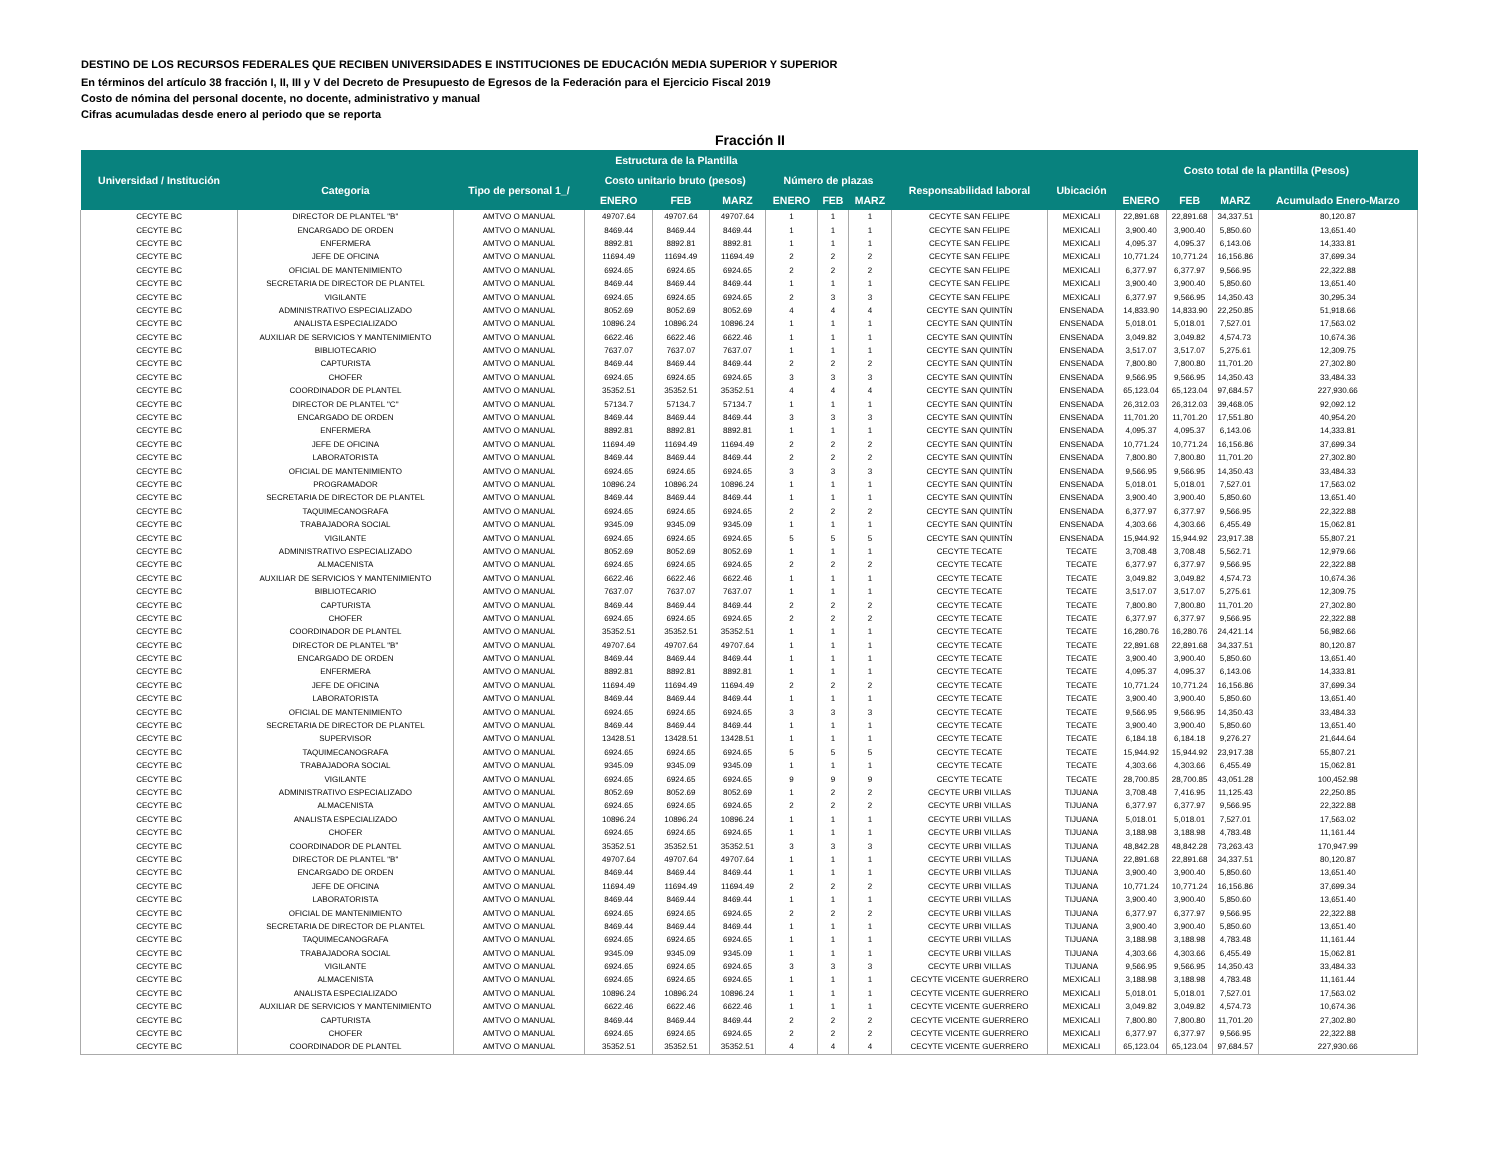DESTINO DE LOS RECURSOS FEDERALES QUE RECIBEN UNIVERSIDADES E INSTITUCIONES DE EDUCACIÓN MEDIA SUPERIOR Y SUPERIOR
En términos del artículo 38 fracción I, II, III y V del Decreto de Presupuesto de Egresos de la Federación para el Ejercicio Fiscal 2019
Costo de nómina del personal docente, no docente, administrativo y manual
Cifras acumuladas desde enero al periodo que se reporta
Fracción II
| Universidad / Institución | Estructura de la Plantilla | | | | | | | | | | Costo total de la plantilla (Pesos) | | | |
| --- | --- | --- | --- | --- | --- | --- | --- | --- | --- | --- | --- | --- | --- | --- |
| | Categoria | Tipo de personal 1_/ | Costo unitario bruto (pesos) | | | Número de plazas | | | Responsabilidad laboral | Ubicación | | | | |
| | | | ENERO | FEB | MARZ | ENERO | FEB | MARZ | | | ENERO | FEB | MARZ | Acumulado Enero-Marzo |
| CECYTE BC | DIRECTOR DE PLANTEL "B" | AMTVO O MANUAL | 49707.64 | 49707.64 | 49707.64 | 1 | 1 | 1 | CECYTE SAN FELIPE | MEXICALI | 22,891.68 | 22,891.68 | 34,337.51 | 80,120.87 |
| CECYTE BC | ENCARGADO DE ORDEN | AMTVO O MANUAL | 8469.44 | 8469.44 | 8469.44 | 1 | 1 | 1 | CECYTE SAN FELIPE | MEXICALI | 3,900.40 | 3,900.40 | 5,850.60 | 13,651.40 |
| CECYTE BC | ENFERMERA | AMTVO O MANUAL | 8892.81 | 8892.81 | 8892.81 | 1 | 1 | 1 | CECYTE SAN FELIPE | MEXICALI | 4,095.37 | 4,095.37 | 6,143.06 | 14,333.81 |
| CECYTE BC | JEFE DE OFICINA | AMTVO O MANUAL | 11694.49 | 11694.49 | 11694.49 | 2 | 2 | 2 | CECYTE SAN FELIPE | MEXICALI | 10,771.24 | 10,771.24 | 16,156.86 | 37,699.34 |
| CECYTE BC | OFICIAL DE MANTENIMIENTO | AMTVO O MANUAL | 6924.65 | 6924.65 | 6924.65 | 2 | 2 | 2 | CECYTE SAN FELIPE | MEXICALI | 6,377.97 | 6,377.97 | 9,566.95 | 22,322.88 |
| CECYTE BC | SECRETARIA DE DIRECTOR DE PLANTEL | AMTVO O MANUAL | 8469.44 | 8469.44 | 8469.44 | 1 | 1 | 1 | CECYTE SAN FELIPE | MEXICALI | 3,900.40 | 3,900.40 | 5,850.60 | 13,651.40 |
| CECYTE BC | VIGILANTE | AMTVO O MANUAL | 6924.65 | 6924.65 | 6924.65 | 2 | 3 | 3 | CECYTE SAN FELIPE | MEXICALI | 6,377.97 | 9,566.95 | 14,350.43 | 30,295.34 |
| CECYTE BC | ADMINISTRATIVO ESPECIALIZADO | AMTVO O MANUAL | 8052.69 | 8052.69 | 8052.69 | 4 | 4 | 4 | CECYTE SAN QUINTÍN | ENSENADA | 14,833.90 | 14,833.90 | 22,250.85 | 51,918.66 |
| CECYTE BC | ANALISTA ESPECIALIZADO | AMTVO O MANUAL | 10896.24 | 10896.24 | 10896.24 | 1 | 1 | 1 | CECYTE SAN QUINTÍN | ENSENADA | 5,018.01 | 5,018.01 | 7,527.01 | 17,563.02 |
| CECYTE BC | AUXILIAR DE SERVICIOS Y MANTENIMIENTO | AMTVO O MANUAL | 6622.46 | 6622.46 | 6622.46 | 1 | 1 | 1 | CECYTE SAN QUINTÍN | ENSENADA | 3,049.82 | 3,049.82 | 4,574.73 | 10,674.36 |
| CECYTE BC | BIBLIOTECARIO | AMTVO O MANUAL | 7637.07 | 7637.07 | 7637.07 | 1 | 1 | 1 | CECYTE SAN QUINTÍN | ENSENADA | 3,517.07 | 3,517.07 | 5,275.61 | 12,309.75 |
| CECYTE BC | CAPTURISTA | AMTVO O MANUAL | 8469.44 | 8469.44 | 8469.44 | 2 | 2 | 2 | CECYTE SAN QUINTÍN | ENSENADA | 7,800.80 | 7,800.80 | 11,701.20 | 27,302.80 |
| CECYTE BC | CHOFER | AMTVO O MANUAL | 6924.65 | 6924.65 | 6924.65 | 3 | 3 | 3 | CECYTE SAN QUINTÍN | ENSENADA | 9,566.95 | 9,566.95 | 14,350.43 | 33,484.33 |
| CECYTE BC | COORDINADOR DE PLANTEL | AMTVO O MANUAL | 35352.51 | 35352.51 | 35352.51 | 4 | 4 | 4 | CECYTE SAN QUINTÍN | ENSENADA | 65,123.04 | 65,123.04 | 97,684.57 | 227,930.66 |
| CECYTE BC | DIRECTOR DE PLANTEL "C" | AMTVO O MANUAL | 57134.7 | 57134.7 | 57134.7 | 1 | 1 | 1 | CECYTE SAN QUINTÍN | ENSENADA | 26,312.03 | 26,312.03 | 39,468.05 | 92,092.12 |
| CECYTE BC | ENCARGADO DE ORDEN | AMTVO O MANUAL | 8469.44 | 8469.44 | 8469.44 | 3 | 3 | 3 | CECYTE SAN QUINTÍN | ENSENADA | 11,701.20 | 11,701.20 | 17,551.80 | 40,954.20 |
| CECYTE BC | ENFERMERA | AMTVO O MANUAL | 8892.81 | 8892.81 | 8892.81 | 1 | 1 | 1 | CECYTE SAN QUINTÍN | ENSENADA | 4,095.37 | 4,095.37 | 6,143.06 | 14,333.81 |
| CECYTE BC | JEFE DE OFICINA | AMTVO O MANUAL | 11694.49 | 11694.49 | 11694.49 | 2 | 2 | 2 | CECYTE SAN QUINTÍN | ENSENADA | 10,771.24 | 10,771.24 | 16,156.86 | 37,699.34 |
| CECYTE BC | LABORATORISTA | AMTVO O MANUAL | 8469.44 | 8469.44 | 8469.44 | 2 | 2 | 2 | CECYTE SAN QUINTÍN | ENSENADA | 7,800.80 | 7,800.80 | 11,701.20 | 27,302.80 |
| CECYTE BC | OFICIAL DE MANTENIMIENTO | AMTVO O MANUAL | 6924.65 | 6924.65 | 6924.65 | 3 | 3 | 3 | CECYTE SAN QUINTÍN | ENSENADA | 9,566.95 | 9,566.95 | 14,350.43 | 33,484.33 |
| CECYTE BC | PROGRAMADOR | AMTVO O MANUAL | 10896.24 | 10896.24 | 10896.24 | 1 | 1 | 1 | CECYTE SAN QUINTÍN | ENSENADA | 5,018.01 | 5,018.01 | 7,527.01 | 17,563.02 |
| CECYTE BC | SECRETARIA DE DIRECTOR DE PLANTEL | AMTVO O MANUAL | 8469.44 | 8469.44 | 8469.44 | 1 | 1 | 1 | CECYTE SAN QUINTÍN | ENSENADA | 3,900.40 | 3,900.40 | 5,850.60 | 13,651.40 |
| CECYTE BC | TAQUIMECANOGRAFA | AMTVO O MANUAL | 6924.65 | 6924.65 | 6924.65 | 2 | 2 | 2 | CECYTE SAN QUINTÍN | ENSENADA | 6,377.97 | 6,377.97 | 9,566.95 | 22,322.88 |
| CECYTE BC | TRABAJADORA SOCIAL | AMTVO O MANUAL | 9345.09 | 9345.09 | 9345.09 | 1 | 1 | 1 | CECYTE SAN QUINTÍN | ENSENADA | 4,303.66 | 4,303.66 | 6,455.49 | 15,062.81 |
| CECYTE BC | VIGILANTE | AMTVO O MANUAL | 6924.65 | 6924.65 | 6924.65 | 5 | 5 | 5 | CECYTE SAN QUINTÍN | ENSENADA | 15,944.92 | 15,944.92 | 23,917.38 | 55,807.21 |
| CECYTE BC | ADMINISTRATIVO ESPECIALIZADO | AMTVO O MANUAL | 8052.69 | 8052.69 | 8052.69 | 1 | 1 | 1 | CECYTE TECATE | TECATE | 3,708.48 | 3,708.48 | 5,562.71 | 12,979.66 |
| CECYTE BC | ALMACENISTA | AMTVO O MANUAL | 6924.65 | 6924.65 | 6924.65 | 2 | 2 | 2 | CECYTE TECATE | TECATE | 6,377.97 | 6,377.97 | 9,566.95 | 22,322.88 |
| CECYTE BC | AUXILIAR DE SERVICIOS Y MANTENIMIENTO | AMTVO O MANUAL | 6622.46 | 6622.46 | 6622.46 | 1 | 1 | 1 | CECYTE TECATE | TECATE | 3,049.82 | 3,049.82 | 4,574.73 | 10,674.36 |
| CECYTE BC | BIBLIOTECARIO | AMTVO O MANUAL | 7637.07 | 7637.07 | 7637.07 | 1 | 1 | 1 | CECYTE TECATE | TECATE | 3,517.07 | 3,517.07 | 5,275.61 | 12,309.75 |
| CECYTE BC | CAPTURISTA | AMTVO O MANUAL | 8469.44 | 8469.44 | 8469.44 | 2 | 2 | 2 | CECYTE TECATE | TECATE | 7,800.80 | 7,800.80 | 11,701.20 | 27,302.80 |
| CECYTE BC | CHOFER | AMTVO O MANUAL | 6924.65 | 6924.65 | 6924.65 | 2 | 2 | 2 | CECYTE TECATE | TECATE | 6,377.97 | 6,377.97 | 9,566.95 | 22,322.88 |
| CECYTE BC | COORDINADOR DE PLANTEL | AMTVO O MANUAL | 35352.51 | 35352.51 | 35352.51 | 1 | 1 | 1 | CECYTE TECATE | TECATE | 16,280.76 | 16,280.76 | 24,421.14 | 56,982.66 |
| CECYTE BC | DIRECTOR DE PLANTEL "B" | AMTVO O MANUAL | 49707.64 | 49707.64 | 49707.64 | 1 | 1 | 1 | CECYTE TECATE | TECATE | 22,891.68 | 22,891.68 | 34,337.51 | 80,120.87 |
| CECYTE BC | ENCARGADO DE ORDEN | AMTVO O MANUAL | 8469.44 | 8469.44 | 8469.44 | 1 | 1 | 1 | CECYTE TECATE | TECATE | 3,900.40 | 3,900.40 | 5,850.60 | 13,651.40 |
| CECYTE BC | ENFERMERA | AMTVO O MANUAL | 8892.81 | 8892.81 | 8892.81 | 1 | 1 | 1 | CECYTE TECATE | TECATE | 4,095.37 | 4,095.37 | 6,143.06 | 14,333.81 |
| CECYTE BC | JEFE DE OFICINA | AMTVO O MANUAL | 11694.49 | 11694.49 | 11694.49 | 2 | 2 | 2 | CECYTE TECATE | TECATE | 10,771.24 | 10,771.24 | 16,156.86 | 37,699.34 |
| CECYTE BC | LABORATORISTA | AMTVO O MANUAL | 8469.44 | 8469.44 | 8469.44 | 1 | 1 | 1 | CECYTE TECATE | TECATE | 3,900.40 | 3,900.40 | 5,850.60 | 13,651.40 |
| CECYTE BC | OFICIAL DE MANTENIMIENTO | AMTVO O MANUAL | 6924.65 | 6924.65 | 6924.65 | 3 | 3 | 3 | CECYTE TECATE | TECATE | 9,566.95 | 9,566.95 | 14,350.43 | 33,484.33 |
| CECYTE BC | SECRETARIA DE DIRECTOR DE PLANTEL | AMTVO O MANUAL | 8469.44 | 8469.44 | 8469.44 | 1 | 1 | 1 | CECYTE TECATE | TECATE | 3,900.40 | 3,900.40 | 5,850.60 | 13,651.40 |
| CECYTE BC | SUPERVISOR | AMTVO O MANUAL | 13428.51 | 13428.51 | 13428.51 | 1 | 1 | 1 | CECYTE TECATE | TECATE | 6,184.18 | 6,184.18 | 9,276.27 | 21,644.64 |
| CECYTE BC | TAQUIMECANOGRAFA | AMTVO O MANUAL | 6924.65 | 6924.65 | 6924.65 | 5 | 5 | 5 | CECYTE TECATE | TECATE | 15,944.92 | 15,944.92 | 23,917.38 | 55,807.21 |
| CECYTE BC | TRABAJADORA SOCIAL | AMTVO O MANUAL | 9345.09 | 9345.09 | 9345.09 | 1 | 1 | 1 | CECYTE TECATE | TECATE | 4,303.66 | 4,303.66 | 6,455.49 | 15,062.81 |
| CECYTE BC | VIGILANTE | AMTVO O MANUAL | 6924.65 | 6924.65 | 6924.65 | 9 | 9 | 9 | CECYTE TECATE | TECATE | 28,700.85 | 28,700.85 | 43,051.28 | 100,452.98 |
| CECYTE BC | ADMINISTRATIVO ESPECIALIZADO | AMTVO O MANUAL | 8052.69 | 8052.69 | 8052.69 | 1 | 2 | 2 | CECYTE URBI VILLAS | TIJUANA | 3,708.48 | 7,416.95 | 11,125.43 | 22,250.85 |
| CECYTE BC | ALMACENISTA | AMTVO O MANUAL | 6924.65 | 6924.65 | 6924.65 | 2 | 2 | 2 | CECYTE URBI VILLAS | TIJUANA | 6,377.97 | 6,377.97 | 9,566.95 | 22,322.88 |
| CECYTE BC | ANALISTA ESPECIALIZADO | AMTVO O MANUAL | 10896.24 | 10896.24 | 10896.24 | 1 | 1 | 1 | CECYTE URBI VILLAS | TIJUANA | 5,018.01 | 5,018.01 | 7,527.01 | 17,563.02 |
| CECYTE BC | CHOFER | AMTVO O MANUAL | 6924.65 | 6924.65 | 6924.65 | 1 | 1 | 1 | CECYTE URBI VILLAS | TIJUANA | 3,188.98 | 3,188.98 | 4,783.48 | 11,161.44 |
| CECYTE BC | COORDINADOR DE PLANTEL | AMTVO O MANUAL | 35352.51 | 35352.51 | 35352.51 | 3 | 3 | 3 | CECYTE URBI VILLAS | TIJUANA | 48,842.28 | 48,842.28 | 73,263.43 | 170,947.99 |
| CECYTE BC | DIRECTOR DE PLANTEL "B" | AMTVO O MANUAL | 49707.64 | 49707.64 | 49707.64 | 1 | 1 | 1 | CECYTE URBI VILLAS | TIJUANA | 22,891.68 | 22,891.68 | 34,337.51 | 80,120.87 |
| CECYTE BC | ENCARGADO DE ORDEN | AMTVO O MANUAL | 8469.44 | 8469.44 | 8469.44 | 1 | 1 | 1 | CECYTE URBI VILLAS | TIJUANA | 3,900.40 | 3,900.40 | 5,850.60 | 13,651.40 |
| CECYTE BC | JEFE DE OFICINA | AMTVO O MANUAL | 11694.49 | 11694.49 | 11694.49 | 2 | 2 | 2 | CECYTE URBI VILLAS | TIJUANA | 10,771.24 | 10,771.24 | 16,156.86 | 37,699.34 |
| CECYTE BC | LABORATORISTA | AMTVO O MANUAL | 8469.44 | 8469.44 | 8469.44 | 1 | 1 | 1 | CECYTE URBI VILLAS | TIJUANA | 3,900.40 | 3,900.40 | 5,850.60 | 13,651.40 |
| CECYTE BC | OFICIAL DE MANTENIMIENTO | AMTVO O MANUAL | 6924.65 | 6924.65 | 6924.65 | 2 | 2 | 2 | CECYTE URBI VILLAS | TIJUANA | 6,377.97 | 6,377.97 | 9,566.95 | 22,322.88 |
| CECYTE BC | SECRETARIA DE DIRECTOR DE PLANTEL | AMTVO O MANUAL | 8469.44 | 8469.44 | 8469.44 | 1 | 1 | 1 | CECYTE URBI VILLAS | TIJUANA | 3,900.40 | 3,900.40 | 5,850.60 | 13,651.40 |
| CECYTE BC | TAQUIMECANOGRAFA | AMTVO O MANUAL | 6924.65 | 6924.65 | 6924.65 | 1 | 1 | 1 | CECYTE URBI VILLAS | TIJUANA | 3,188.98 | 3,188.98 | 4,783.48 | 11,161.44 |
| CECYTE BC | TRABAJADORA SOCIAL | AMTVO O MANUAL | 9345.09 | 9345.09 | 9345.09 | 1 | 1 | 1 | CECYTE URBI VILLAS | TIJUANA | 4,303.66 | 4,303.66 | 6,455.49 | 15,062.81 |
| CECYTE BC | VIGILANTE | AMTVO O MANUAL | 6924.65 | 6924.65 | 6924.65 | 3 | 3 | 3 | CECYTE URBI VILLAS | TIJUANA | 9,566.95 | 9,566.95 | 14,350.43 | 33,484.33 |
| CECYTE BC | ALMACENISTA | AMTVO O MANUAL | 6924.65 | 6924.65 | 6924.65 | 1 | 1 | 1 | CECYTE VICENTE GUERRERO | MEXICALI | 3,188.98 | 3,188.98 | 4,783.48 | 11,161.44 |
| CECYTE BC | ANALISTA ESPECIALIZADO | AMTVO O MANUAL | 10896.24 | 10896.24 | 10896.24 | 1 | 1 | 1 | CECYTE VICENTE GUERRERO | MEXICALI | 5,018.01 | 5,018.01 | 7,527.01 | 17,563.02 |
| CECYTE BC | AUXILIAR DE SERVICIOS Y MANTENIMIENTO | AMTVO O MANUAL | 6622.46 | 6622.46 | 6622.46 | 1 | 1 | 1 | CECYTE VICENTE GUERRERO | MEXICALI | 3,049.82 | 3,049.82 | 4,574.73 | 10,674.36 |
| CECYTE BC | CAPTURISTA | AMTVO O MANUAL | 8469.44 | 8469.44 | 8469.44 | 2 | 2 | 2 | CECYTE VICENTE GUERRERO | MEXICALI | 7,800.80 | 7,800.80 | 11,701.20 | 27,302.80 |
| CECYTE BC | CHOFER | AMTVO O MANUAL | 6924.65 | 6924.65 | 6924.65 | 2 | 2 | 2 | CECYTE VICENTE GUERRERO | MEXICALI | 6,377.97 | 6,377.97 | 9,566.95 | 22,322.88 |
| CECYTE BC | COORDINADOR DE PLANTEL | AMTVO O MANUAL | 35352.51 | 35352.51 | 35352.51 | 4 | 4 | 4 | CECYTE VICENTE GUERRERO | MEXICALI | 65,123.04 | 65,123.04 | 97,684.57 | 227,930.66 |